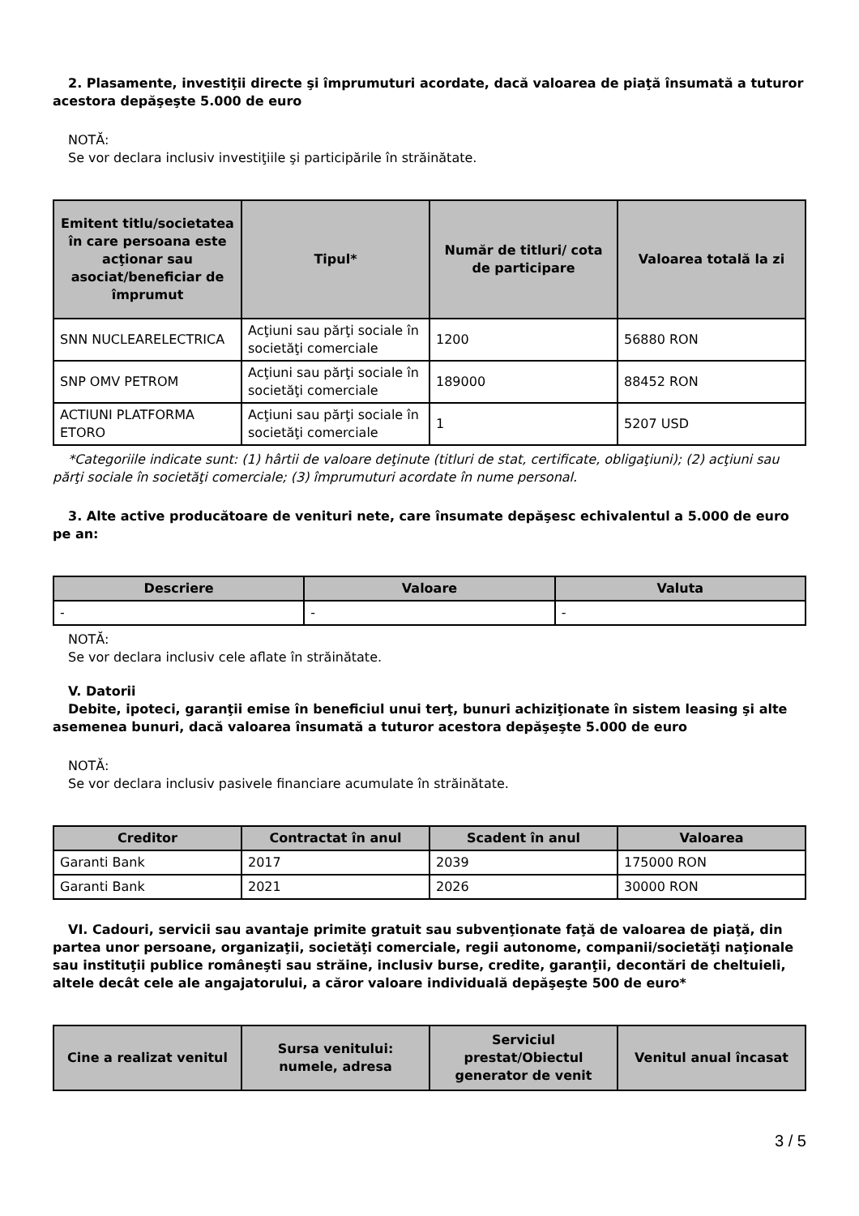2. Plasamente, investiţii directe şi împrumuturi acordate, dacă valoarea de piaţă însumată a tuturor acestora depăşeşte 5.000 de euro
NOTĂ:
Se vor declara inclusiv investiţiile şi participările în străinătate.
| Emitent titlu/societatea în care persoana este acţionar sau asociat/beneficiar de împrumut | Tipul* | Număr de titluri/ cota de participare | Valoarea totală la zi |
| --- | --- | --- | --- |
| SNN NUCLEARELECTRICA | Acţiuni sau părţi sociale în societăţi comerciale | 1200 | 56880 RON |
| SNP OMV PETROM | Acţiuni sau părţi sociale în societăţi comerciale | 189000 | 88452 RON |
| ACTIUNI PLATFORMA ETORO | Acţiuni sau părţi sociale în societăţi comerciale | 1 | 5207 USD |
*Categoriile indicate sunt: (1) hârtii de valoare deţinute (titluri de stat, certificate, obligaţiuni); (2) acţiuni sau părţi sociale în societăţi comerciale; (3) împrumuturi acordate în nume personal.
3. Alte active producătoare de venituri nete, care însumate depăşesc echivalentul a 5.000 de euro pe an:
| Descriere | Valoare | Valuta |
| --- | --- | --- |
| - | - | - |
NOTĂ:
Se vor declara inclusiv cele aflate în străinătate.
V. Datorii
Debite, ipoteci, garanţii emise în beneficiul unui terţ, bunuri achiziţionate în sistem leasing şi alte asemenea bunuri, dacă valoarea însumată a tuturor acestora depăşeşte 5.000 de euro
NOTĂ:
Se vor declara inclusiv pasivele financiare acumulate în străinătate.
| Creditor | Contractat în anul | Scadent în anul | Valoarea |
| --- | --- | --- | --- |
| Garanti Bank | 2017 | 2039 | 175000 RON |
| Garanti Bank | 2021 | 2026 | 30000 RON |
VI. Cadouri, servicii sau avantaje primite gratuit sau subvenţionate faţă de valoarea de piaţă, din partea unor persoane, organizaţii, societăţi comerciale, regii autonome, companii/societăţi naţionale sau instituţii publice româneşti sau străine, inclusiv burse, credite, garanţii, decontări de cheltuieli, altele decât cele ale angajatorului, a căror valoare individuală depăşeşte 500 de euro*
| Cine a realizat venitul | Sursa venitului: numele, adresa | Serviciul prestat/Obiectul generator de venit | Venitul anual încasat |
| --- | --- | --- | --- |
3 / 5